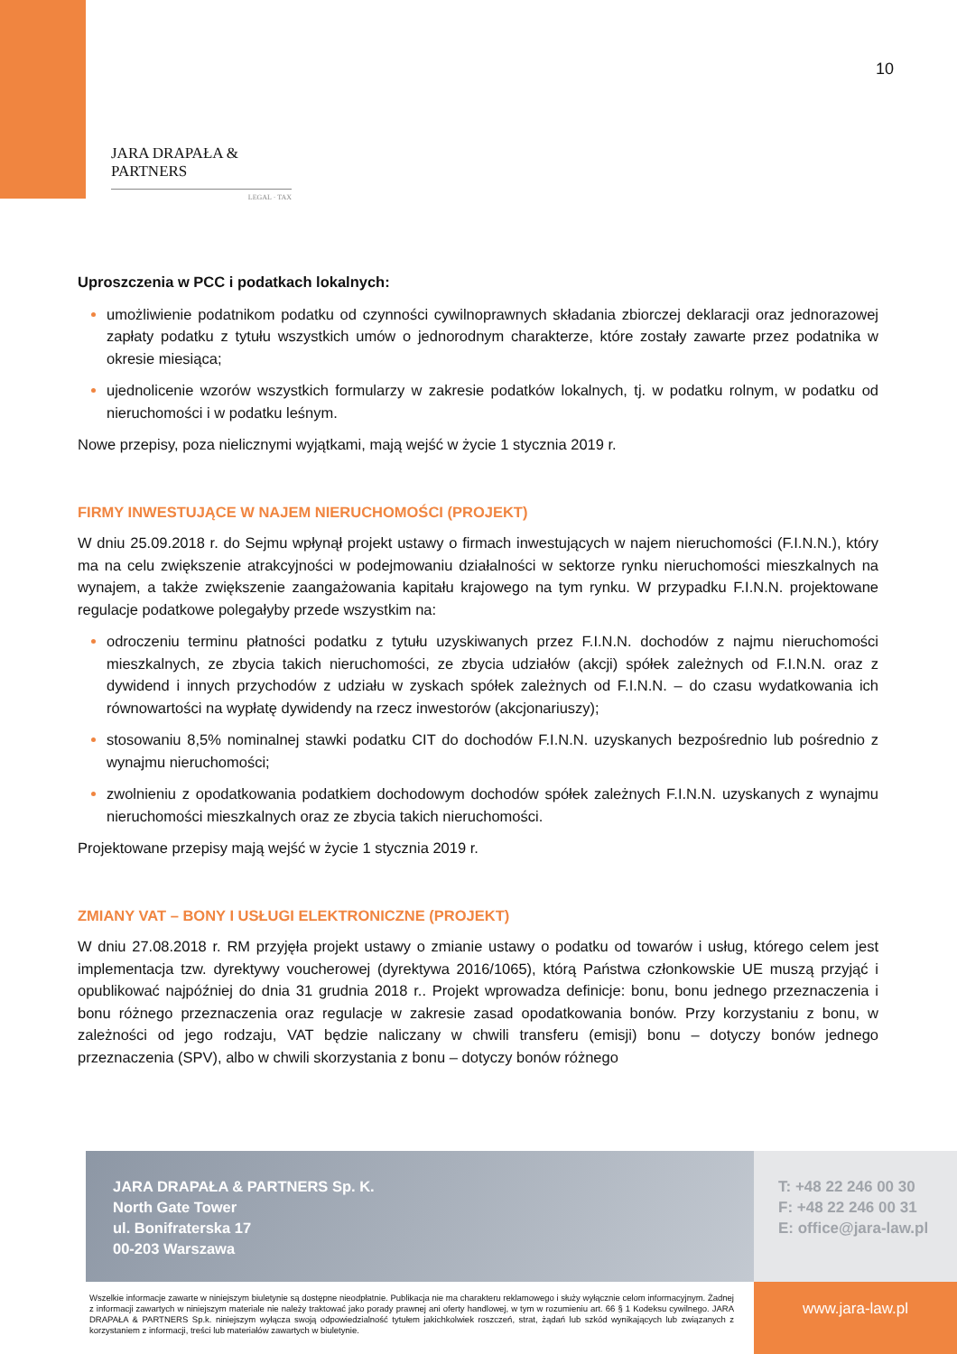10
JARA DRAPAŁA & PARTNERS
LEGAL · TAX
Uproszczenia w PCC i podatkach lokalnych:
umożliwienie podatnikom podatku od czynności cywilnoprawnych składania zbiorczej deklaracji oraz jednorazowej zapłaty podatku z tytułu wszystkich umów o jednorodnym charakterze, które zostały zawarte przez podatnika w okresie miesiąca;
ujednolicenie wzorów wszystkich formularzy w zakresie podatków lokalnych, tj. w podatku rolnym, w podatku od nieruchomości i w podatku leśnym.
Nowe przepisy, poza nielicznymi wyjątkami, mają wejść w życie 1 stycznia 2019 r.
FIRMY INWESTUJĄCE W NAJEM NIERUCHOMOŚCI (PROJEKT)
W dniu 25.09.2018 r. do Sejmu wpłynął projekt ustawy o firmach inwestujących w najem nieruchomości (F.I.N.N.), który ma na celu zwiększenie atrakcyjności w podejmowaniu działalności w sektorze rynku nieruchomości mieszkalnych na wynajem, a także zwiększenie zaangażowania kapitału krajowego na tym rynku. W przypadku F.I.N.N. projektowane regulacje podatkowe polegałyby przede wszystkim na:
odroczeniu terminu płatności podatku z tytułu uzyskiwanych przez F.I.N.N. dochodów z najmu nieruchomości mieszkalnych, ze zbycia takich nieruchomości, ze zbycia udziałów (akcji) spółek zależnych od F.I.N.N. oraz z dywidend i innych przychodów z udziału w zyskach spółek zależnych od F.I.N.N. – do czasu wydatkowania ich równowartości na wypłatę dywidendy na rzecz inwestorów (akcjonariuszy);
stosowaniu 8,5% nominalnej stawki podatku CIT do dochodów F.I.N.N. uzyskanych bezpośrednio lub pośrednio z wynajmu nieruchomości;
zwolnieniu z opodatkowania podatkiem dochodowym dochodów spółek zależnych F.I.N.N. uzyskanych z wynajmu nieruchomości mieszkalnych oraz ze zbycia takich nieruchomości.
Projektowane przepisy mają wejść w życie 1 stycznia 2019 r.
ZMIANY VAT – BONY I USŁUGI ELEKTRONICZNE (PROJEKT)
W dniu 27.08.2018 r. RM przyjęła projekt ustawy o zmianie ustawy o podatku od towarów i usług, którego celem jest implementacja tzw. dyrektywy voucherowej (dyrektywa 2016/1065), którą Państwa członkowskie UE muszą przyjąć i opublikować najpóźniej do dnia 31 grudnia 2018 r.. Projekt wprowadza definicje: bonu, bonu jednego przeznaczenia i bonu różnego przeznaczenia oraz regulacje w zakresie zasad opodatkowania bonów. Przy korzystaniu z bonu, w zależności od jego rodzaju, VAT będzie naliczany w chwili transferu (emisji) bonu – dotyczy bonów jednego przeznaczenia (SPV), albo w chwili skorzystania z bonu – dotyczy bonów różnego
JARA DRAPAŁA & PARTNERS Sp. K.
North Gate Tower
ul. Bonifraterska 17
00-203 Warszawa
T: +48 22 246 00 30
F: +48 22 246 00 31
E: office@jara-law.pl
Wszelkie informacje zawarte w niniejszym biuletynie są dostępne nieodpłatnie. Publikacja nie ma charakteru reklamowego i służy wyłącznie celom informacyjnym. Żadnej z informacji zawartych w niniejszym materiale nie należy traktować jako porady prawnej ani oferty handlowej, w tym w rozumieniu art. 66 § 1 Kodeksu cywilnego. JARA DRAPAŁA & PARTNERS Sp.k. niniejszym wyłącza swoją odpowiedzialność tytułem jakichkolwiek roszczeń, strat, żądań lub szkód wynikających lub związanych z korzystaniem z informacji, treści lub materiałów zawartych w biuletynie.
www.jara-law.pl